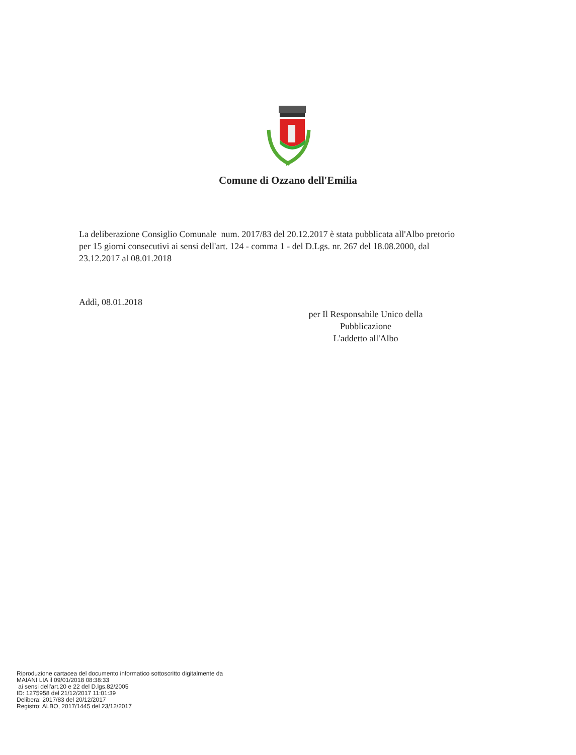Comune di Ozzano dell'Emilia
La deliberazione Consiglio Comunale num. 2017/83 del 20.12.2017 è stata pubblicata all'Albo pretorio per 15 giorni consecutivi ai sensi dell'art. 124 - comma 1 - del D.Lgs. nr. 267 del 18.08.2000, dal 23.12.2017 al 08.01.2018
Addì, 08.01.2018
per Il Responsabile Unico della Pubblicazione
L'addetto all'Albo
Riproduzione cartacea del documento informatico sottoscritto digitalmente da
MAIANI LIA il 09/01/2018 08:38:33
ai sensi dell'art.20 e 22 del D.lgs.82/2005
ID: 1275958 del 21/12/2017 11:01:39
Delibera: 2017/83 del 20/12/2017
Registro: ALBO, 2017/1445 del 23/12/2017